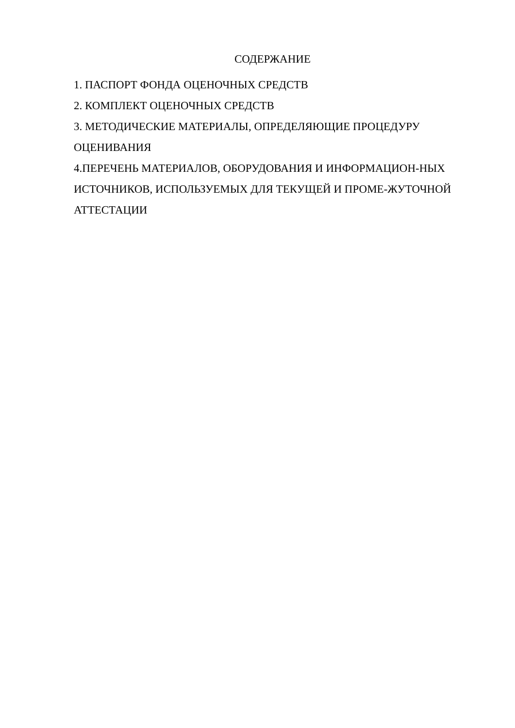СОДЕРЖАНИЕ
1. ПАСПОРТ ФОНДА ОЦЕНОЧНЫХ СРЕДСТВ
2. КОМПЛЕКТ ОЦЕНОЧНЫХ СРЕДСТВ
3. МЕТОДИЧЕСКИЕ МАТЕРИАЛЫ, ОПРЕДЕЛЯЮЩИЕ ПРОЦЕДУРУ ОЦЕНИВАНИЯ
4.ПЕРЕЧЕНЬ МАТЕРИАЛОВ, ОБОРУДОВАНИЯ И ИНФОРМАЦИОН-НЫХ ИСТОЧНИКОВ, ИСПОЛЬЗУЕМЫХ ДЛЯ ТЕКУЩЕЙ И ПРОМЕ-ЖУТОЧНОЙ АТТЕСТАЦИИ